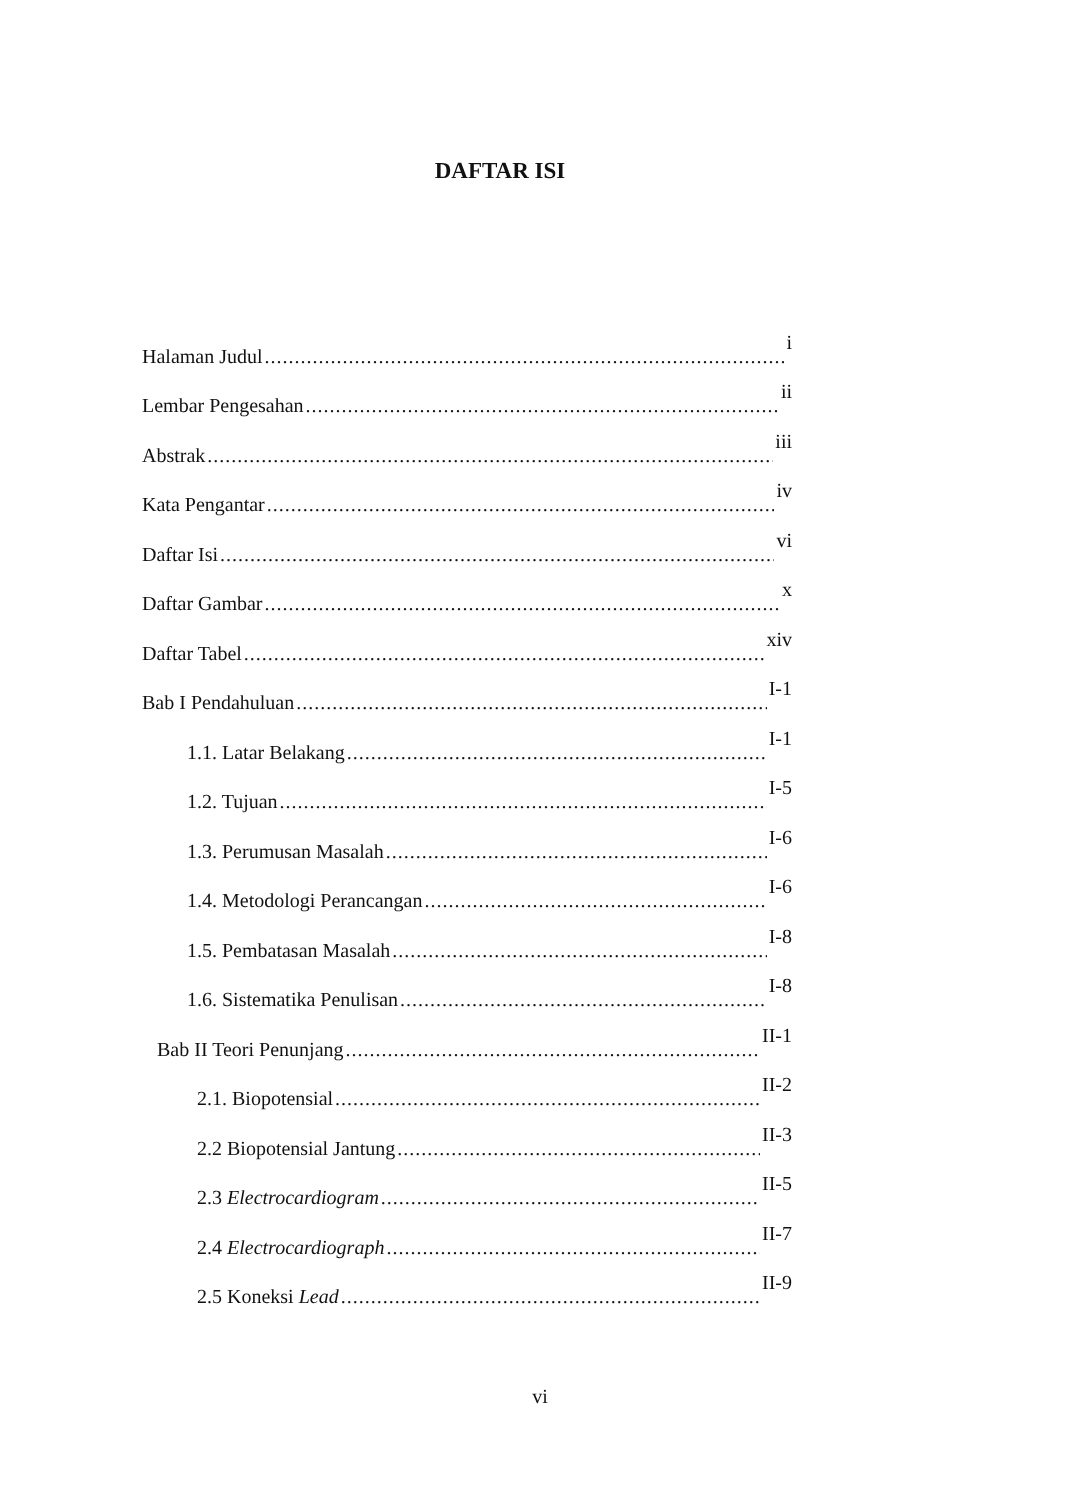DAFTAR ISI
Halaman Judul i
Lembar Pengesahan ii
Abstrak iii
Kata Pengantar iv
Daftar Isi vi
Daftar Gambar x
Daftar Tabel xiv
Bab I Pendahuluan I-1
1.1. Latar Belakang I-1
1.2. Tujuan I-5
1.3. Perumusan Masalah I-6
1.4. Metodologi Perancangan I-6
1.5. Pembatasan Masalah I-8
1.6. Sistematika Penulisan I-8
Bab II Teori Penunjang II-1
2.1. Biopotensial II-2
2.2 Biopotensial Jantung II-3
2.3 Electrocardiogram II-5
2.4 Electrocardiograph II-7
2.5 Koneksi Lead II-9
vi